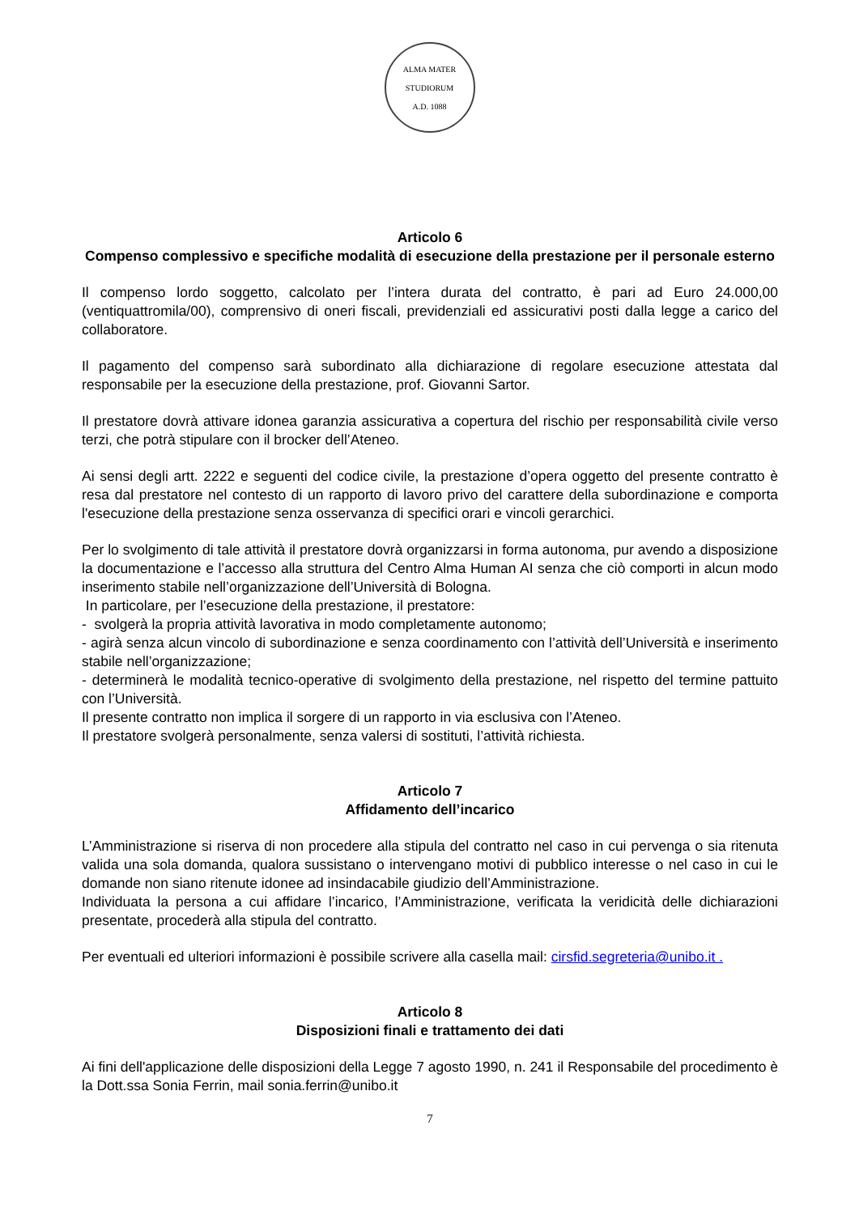ALMA MATER STUDIORUM
A.D. 1088
Articolo 6
Compenso complessivo e specifiche modalità di esecuzione della prestazione per il personale esterno
Il compenso lordo soggetto, calcolato per l’intera durata del contratto, è pari ad Euro 24.000,00 (ventiquattromila/00), comprensivo di oneri fiscali, previdenziali ed assicurativi posti dalla legge a carico del collaboratore.
Il pagamento del compenso sarà subordinato alla dichiarazione di regolare esecuzione attestata dal responsabile per la esecuzione della prestazione, prof. Giovanni Sartor.
Il prestatore dovrà attivare idonea garanzia assicurativa a copertura del rischio per responsabilità civile verso terzi, che potrà stipulare con il brocker dell’Ateneo.
Ai sensi degli artt. 2222 e seguenti del codice civile, la prestazione d’opera oggetto del presente contratto è resa dal prestatore nel contesto di un rapporto di lavoro privo del carattere della subordinazione e comporta l'esecuzione della prestazione senza osservanza di specifici orari e vincoli gerarchici.
Per lo svolgimento di tale attività il prestatore dovrà organizzarsi in forma autonoma, pur avendo a disposizione la documentazione e l’accesso alla struttura del Centro Alma Human AI senza che ciò comporti in alcun modo inserimento stabile nell’organizzazione dell’Università di Bologna.
In particolare, per l’esecuzione della prestazione, il prestatore:
- svolgerà la propria attività lavorativa in modo completamente autonomo;
- agirà senza alcun vincolo di subordinazione e senza coordinamento con l’attività dell’Università e inserimento stabile nell’organizzazione;
- determinerà le modalità tecnico-operative di svolgimento della prestazione, nel rispetto del termine pattuito con l’Università.
Il presente contratto non implica il sorgere di un rapporto in via esclusiva con l’Ateneo.
Il prestatore svolgerà personalmente, senza valersi di sostituti, l’attività richiesta.
Articolo 7
Affidamento dell’incarico
L’Amministrazione si riserva di non procedere alla stipula del contratto nel caso in cui pervenga o sia ritenuta valida una sola domanda, qualora sussistano o intervengano motivi di pubblico interesse o nel caso in cui le domande non siano ritenute idonee ad insindacabile giudizio dell’Amministrazione.
Individuata la persona a cui affidare l’incarico, l’Amministrazione, verificata la veridicità delle dichiarazioni presentate, procederà alla stipula del contratto.
Per eventuali ed ulteriori informazioni è possibile scrivere alla casella mail: cirsfid.segreteria@unibo.it .
Articolo 8
Disposizioni finali e trattamento dei dati
Ai fini dell'applicazione delle disposizioni della Legge 7 agosto 1990, n. 241 il Responsabile del procedimento è la Dott.ssa Sonia Ferrin, mail sonia.ferrin@unibo.it
7